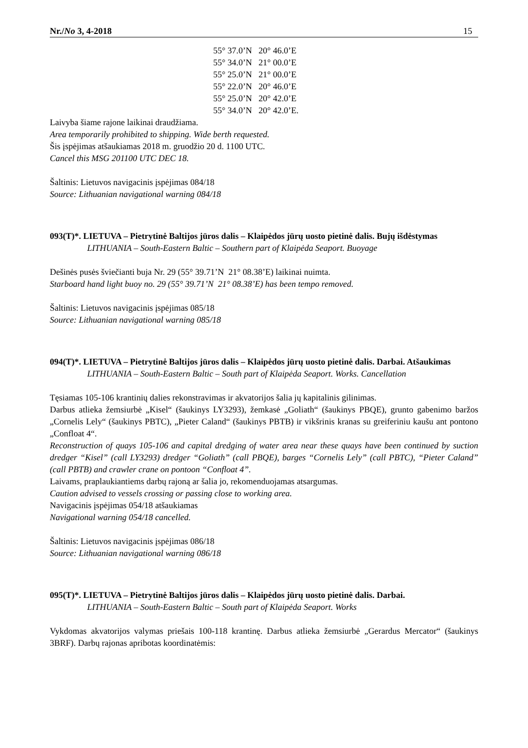Nr./No 3, 4-2018 15
55° 37.0’N 20° 46.0’E
55° 34.0’N 21° 00.0’E
55° 25.0’N 21° 00.0’E
55° 22.0’N 20° 46.0’E
55° 25.0’N 20° 42.0’E
55° 34.0’N 20° 42.0’E.
Laivyba šiame rajone laikinai draudžiama.
Area temporarily prohibited to shipping. Wide berth requested.
Šis įspėjimas atšaukiamas 2018 m. gruodžio 20 d. 1100 UTC.
Cancel this MSG 201100 UTC DEC 18.
Šaltinis: Lietuvos navigacinis įspėjimas 084/18
Source: Lithuanian navigational warning 084/18
093(T)*. LIETUVA – Pietrytinė Baltijos jūros dalis – Klaipėdos jūrų uosto pietinė dalis. Bujų išdėstymas
LITHUANIA – South-Eastern Baltic – Southern part of Klaipėda Seaport. Buoyage
Dešinės pusės šviečianti buja Nr. 29 (55° 39.71’N 21° 08.38’E) laikinai nuimta.
Starboard hand light buoy no. 29 (55° 39.71’N 21° 08.38’E) has been tempo removed.
Šaltinis: Lietuvos navigacinis įspėjimas 085/18
Source: Lithuanian navigational warning 085/18
094(T)*. LIETUVA – Pietrytinė Baltijos jūros dalis – Klaipėdos jūrų uosto pietinė dalis. Darbai. Atšaukimas
LITHUANIA – South-Eastern Baltic – South part of Klaipėda Seaport. Works. Cancellation
Tęsiamas 105-106 krantinių dalies rekonstravimas ir akvatorijos šalia jų kapitalinis gilinimas.
Darbus atlieka žemsiurbė „Kisel“ (šaukinys LY3293), žemkasė „Goliath“ (šaukinys PBQE), grunto gabenimo baržos „Cornelis Lely“ (šaukinys PBTC), „Pieter Caland“ (šaukinys PBTB) ir vikšrinis kranas su greiferiniu kaušu ant pontono „Confloat 4“.
Reconstruction of quays 105-106 and capital dredging of water area near these quays have been continued by suction dredger “Kisel” (call LY3293) dredger “Goliath” (call PBQE), barges “Cornelis Lely” (call PBTC), “Pieter Caland” (call PBTB) and crawler crane on pontoon “Confloat 4”.
Laivams, praplaukiantiems darbų rajoną ar šalia jo, rekomenduojamas atsargumas.
Caution advised to vessels crossing or passing close to working area.
Navigacinis įspėjimas 054/18 atšaukiamas
Navigational warning 054/18 cancelled.
Šaltinis: Lietuvos navigacinis įspėjimas 086/18
Source: Lithuanian navigational warning 086/18
095(T)*. LIETUVA – Pietrytinė Baltijos jūros dalis – Klaipėdos jūrų uosto pietinė dalis. Darbai.
LITHUANIA – South-Eastern Baltic – South part of Klaipėda Seaport. Works
Vykdomas akvatorijos valymas priešais 100-118 krantinę. Darbus atlieka žemsiurbė „Gerardus Mercator“ (šaukinys 3BRF). Darbų rajonas apribotas koordinatėmis: